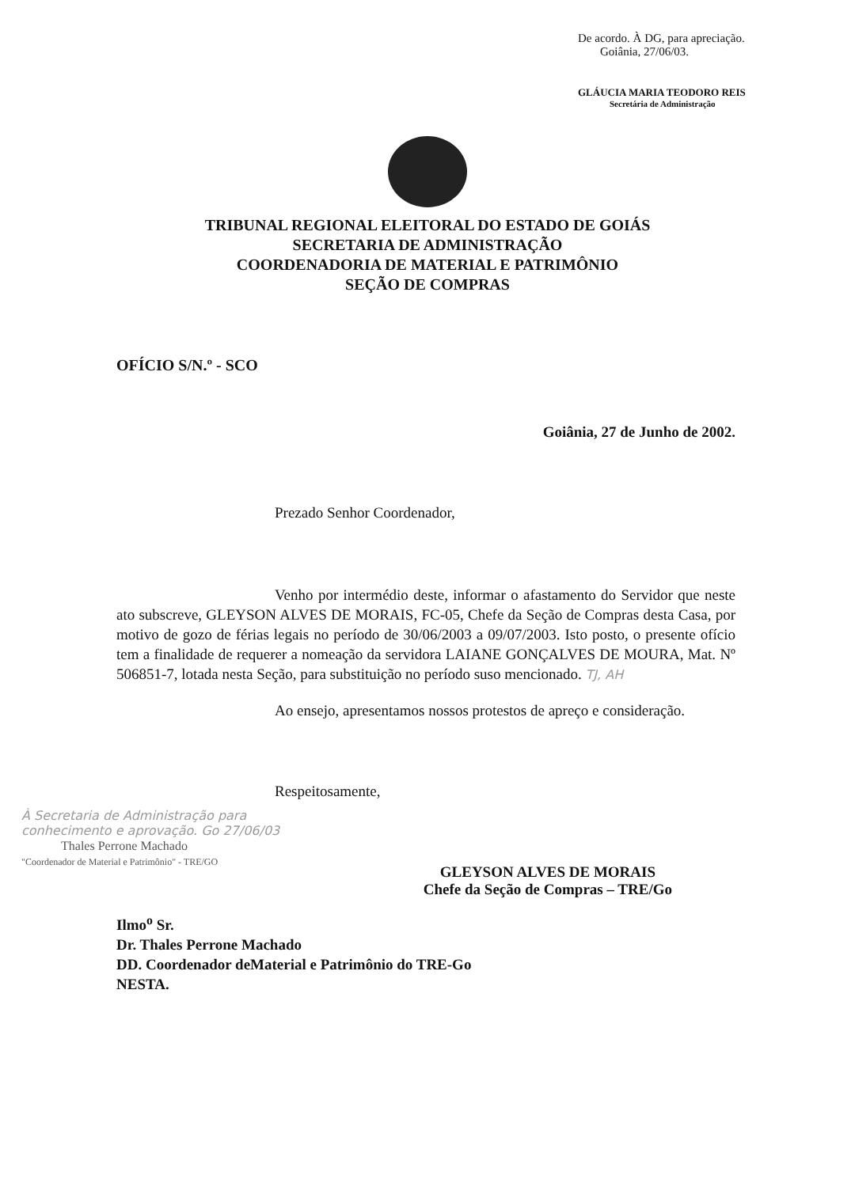De acordo. À DG, para apreciação.
Goiânia, 27/06/03.
GLÁUCIA MARIA TEODORO REIS
Secretária de Administração
TRIBUNAL REGIONAL ELEITORAL DO ESTADO DE GOIÁS
SECRETARIA DE ADMINISTRAÇÃO
COORDENADORIA DE MATERIAL E PATRIMÔNIO
SEÇÃO DE COMPRAS
OFÍCIO S/N.º - SCO
Goiânia, 27 de Junho de 2002.
Prezado Senhor Coordenador,
Venho por intermédio deste, informar o afastamento do Servidor que neste ato subscreve, GLEYSON ALVES DE MORAIS, FC-05, Chefe da Seção de Compras desta Casa, por motivo de gozo de férias legais no período de 30/06/2003 a 09/07/2003. Isto posto, o presente ofício tem a finalidade de requerer a nomeação da servidora LAIANE GONÇALVES DE MOURA, Mat. Nº 506851-7, lotada nesta Seção, para substituição no período suso mencionado. TJ, AH
Ao ensejo, apresentamos nossos protestos de apreço e consideração.
Respeitosamente,
À Secretaria de Administração para conhecimento e aprovação. Go 27/06/03
Thales Perrone Machado
"Coordenador de Material e Patrimônio" - TRE/GO
GLEYSON ALVES DE MORAIS
Chefe da Seção de Compras – TRE/Go
Ilmo<sup>o</sup> Sr.
Dr. Thales Perrone Machado
DD. Coordenador deMaterial e Patrimônio do TRE-Go
NESTA.